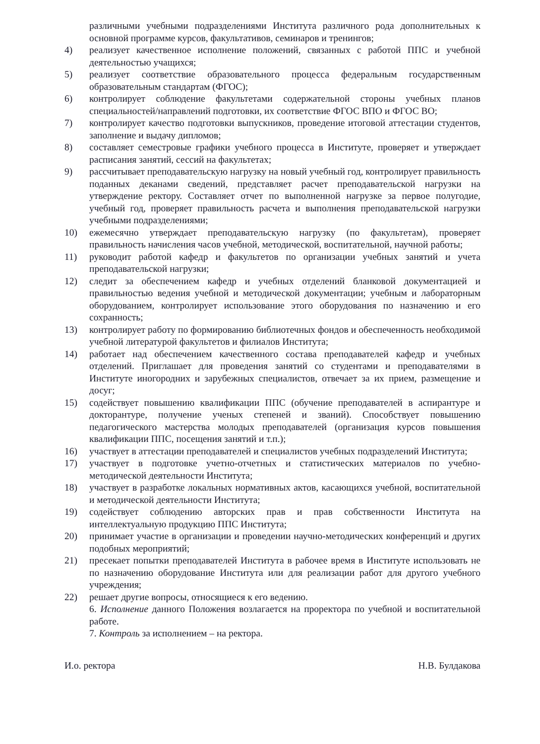различными учебными подразделениями Института различного рода дополнительных к основной программе курсов, факультативов, семинаров и тренингов;
4) реализует качественное исполнение положений, связанных с работой ППС и учебной деятельностью учащихся;
5) реализует соответствие образовательного процесса федеральным государственным образовательным стандартам (ФГОС);
6) контролирует соблюдение факультетами содержательной стороны учебных планов специальностей/направлений подготовки, их соответствие ФГОС ВПО и ФГОС ВО;
7) контролирует качество подготовки выпускников, проведение итоговой аттестации студентов, заполнение и выдачу дипломов;
8) составляет семестровые графики учебного процесса в Институте, проверяет и утверждает расписания занятий, сессий на факультетах;
9) рассчитывает преподавательскую нагрузку на новый учебный год, контролирует правильность поданных деканами сведений, представляет расчет преподавательской нагрузки на утверждение ректору. Составляет отчет по выполненной нагрузке за первое полугодие, учебный год, проверяет правильность расчета и выполнения преподавательской нагрузки учебными подразделениями;
10) ежемесячно утверждает преподавательскую нагрузку (по факультетам), проверяет правильность начисления часов учебной, методической, воспитательной, научной работы;
11) руководит работой кафедр и факультетов по организации учебных занятий и учета преподавательской нагрузки;
12) следит за обеспечением кафедр и учебных отделений бланковой документацией и правильностью ведения учебной и методической документации; учебным и лабораторным оборудованием, контролирует использование этого оборудования по назначению и его сохранность;
13) контролирует работу по формированию библиотечных фондов и обеспеченность необходимой учебной литературой факультетов и филиалов Института;
14) работает над обеспечением качественного состава преподавателей кафедр и учебных отделений. Приглашает для проведения занятий со студентами и преподавателями в Институте иногородних и зарубежных специалистов, отвечает за их прием, размещение и досуг;
15) содействует повышению квалификации ППС (обучение преподавателей в аспирантуре и докторантуре, получение ученых степеней и званий). Способствует повышению педагогического мастерства молодых преподавателей (организация курсов повышения квалификации ППС, посещения занятий и т.п.);
16) участвует в аттестации преподавателей и специалистов учебных подразделений Института;
17) участвует в подготовке учетно-отчетных и статистических материалов по учебно-методической деятельности Института;
18) участвует в разработке локальных нормативных актов, касающихся учебной, воспитательной и методической деятельности Института;
19) содействует соблюдению авторских прав и прав собственности Института на интеллектуальную продукцию ППС Института;
20) принимает участие в организации и проведении научно-методических конференций и других подобных мероприятий;
21) пресекает попытки преподавателей Института в рабочее время в Институте использовать не по назначению оборудование Института или для реализации работ для другого учебного учреждения;
22) решает другие вопросы, относящиеся к его ведению.
6. Исполнение данного Положения возлагается на проректора по учебной и воспитательной работе.
7. Контроль за исполнением – на ректора.
И.о. ректора Н.В. Булдакова